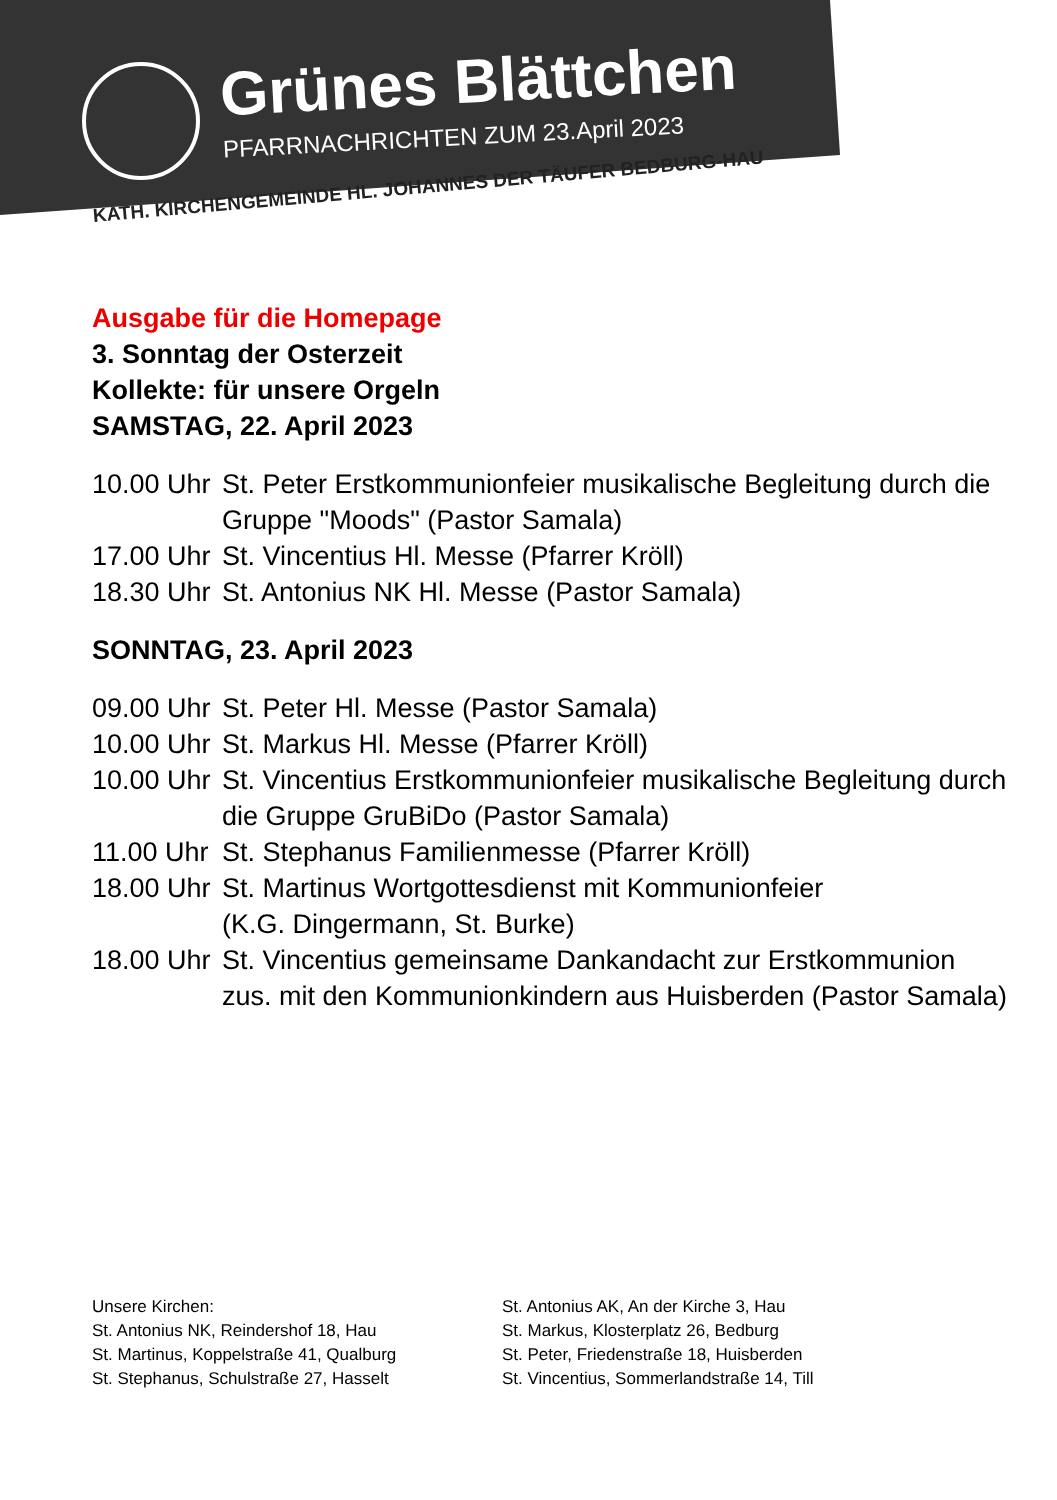Grünes Blättchen
PFARRNACHRICHTEN ZUM 23.April 2023
KATH. KIRCHENGEMEINDE HL. JOHANNES DER TÄUFER BEDBURG-HAU
Ausgabe für die Homepage
3. Sonntag der Osterzeit
Kollekte: für unsere Orgeln
SAMSTAG, 22. April 2023
10.00 Uhr St. Peter Erstkommunionfeier musikalische Begleitung durch die Gruppe "Moods" (Pastor Samala)
17.00 Uhr St. Vincentius Hl. Messe (Pfarrer Kröll)
18.30 Uhr St. Antonius NK Hl. Messe (Pastor Samala)
SONNTAG, 23. April 2023
09.00 Uhr St. Peter Hl. Messe (Pastor Samala)
10.00 Uhr St. Markus Hl. Messe (Pfarrer Kröll)
10.00 Uhr St. Vincentius Erstkommunionfeier musikalische Begleitung durch die Gruppe GruBiDo (Pastor Samala)
11.00 Uhr St. Stephanus Familienmesse (Pfarrer Kröll)
18.00 Uhr St. Martinus Wortgottesdienst mit Kommunionfeier
(K.G. Dingermann, St. Burke)
18.00 Uhr St. Vincentius gemeinsame Dankandacht zur Erstkommunion zus. mit den Kommunionkindern aus Huisberden (Pastor Samala)
Unsere Kirchen:
St. Antonius NK, Reindershof 18, Hau
St. Martinus, Koppelstraße 41, Qualburg
St. Stephanus, Schulstraße 27, Hasselt
St. Antonius AK, An der Kirche 3, Hau
St. Markus, Klosterplatz 26, Bedburg
St. Peter, Friedenstraße 18, Huisberden
St. Vincentius, Sommerlandstraße 14, Till